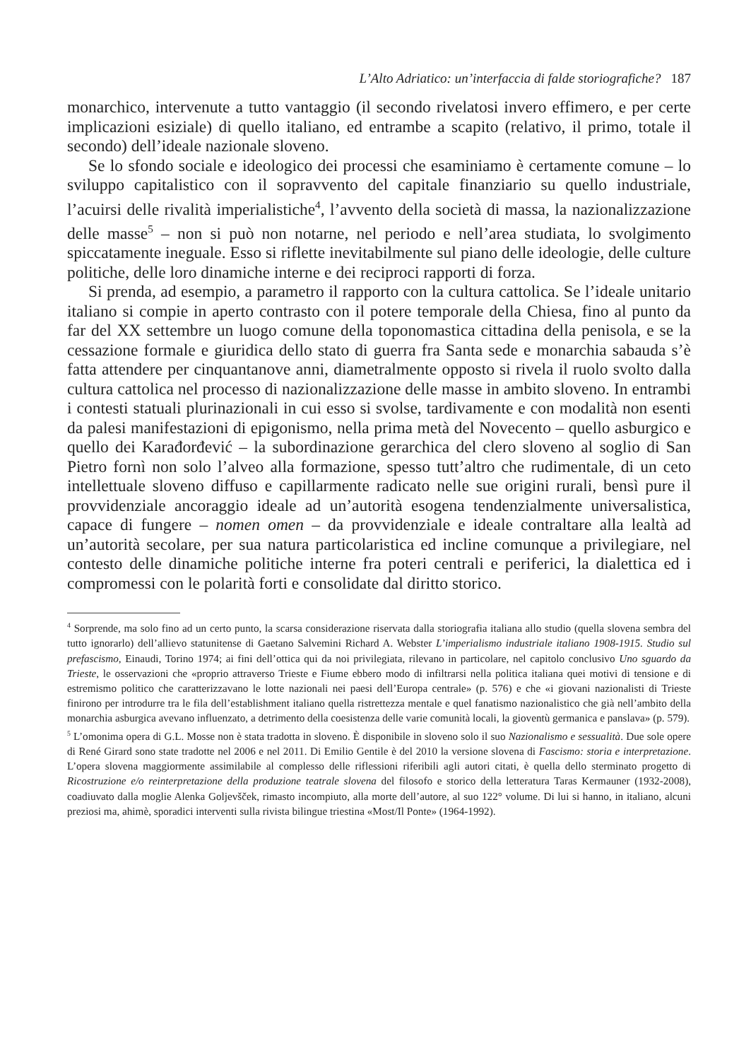L’Alto Adriatico: un’interfaccia di falde storiografiche? 187
monarchico, intervenute a tutto vantaggio (il secondo rivelatosi invero effimero, e per certe implicazioni esiziale) di quello italiano, ed entrambe a scapito (relativo, il primo, totale il secondo) dell’ideale nazionale sloveno.
Se lo sfondo sociale e ideologico dei processi che esaminiamo è certamente comune – lo sviluppo capitalistico con il sopravvento del capitale finanziario su quello industriale, l’acuirsi delle rivalità imperialistiche<sup>4</sup>, l’avvento della società di massa, la nazionalizzazione delle masse<sup>5</sup> – non si può non notarne, nel periodo e nell’area studiata, lo svolgimento spiccatamente ineguale. Esso si riflette inevitabilmente sul piano delle ideologie, delle culture politiche, delle loro dinamiche interne e dei reciproci rapporti di forza.
Si prenda, ad esempio, a parametro il rapporto con la cultura cattolica. Se l’ideale unitario italiano si compie in aperto contrasto con il potere temporale della Chiesa, fino al punto da far del XX settembre un luogo comune della toponomastica cittadina della penisola, e se la cessazione formale e giuridica dello stato di guerra fra Santa sede e monarchia sabauda s’è fatta attendere per cinquantanove anni, diametralmente opposto si rivela il ruolo svolto dalla cultura cattolica nel processo di nazionalizzazione delle masse in ambito sloveno. In entrambi i contesti statuali plurinazionali in cui esso si svolse, tardivamente e con modalità non esenti da palesi manifestazioni di epigonismo, nella prima metà del Novecento – quello asburgico e quello dei Karađorđević – la subordinazione gerarchica del clero sloveno al soglio di San Pietro fornì non solo l’alveo alla formazione, spesso tutt’altro che rudimentale, di un ceto intellettuale sloveno diffuso e capillarmente radicato nelle sue origini rurali, bensì pure il provvidenziale ancoraggio ideale ad un’autorità esogena tendenzialmente universalistica, capace di fungere – nomen omen – da provvidenziale e ideale contraltare alla lealtà ad un’autorità secolare, per sua natura particolaristica ed incline comunque a privilegiare, nel contesto delle dinamiche politiche interne fra poteri centrali e periferici, la dialettica ed i compromessi con le polarità forti e consolidate dal diritto storico.
<sup>4</sup> Sorprende, ma solo fino ad un certo punto, la scarsa considerazione riservata dalla storiografia italiana allo studio (quella slovena sembra del tutto ignorarlo) dell’allievo statunitense di Gaetano Salvemini Richard A. Webster L’imperialismo industriale italiano 1908-1915. Studio sul prefascismo, Einaudi, Torino 1974; ai fini dell’ottica qui da noi privilegiata, rilevano in particolare, nel capitolo conclusivo Uno sguardo da Trieste, le osservazioni che «proprio attraverso Trieste e Fiume ebbero modo di infiltrarsi nella politica italiana quei motivi di tensione e di estremismo politico che caratterizzavano le lotte nazionali nei paesi dell’Europa centrale» (p. 576) e che «i giovani nazionalisti di Trieste finirono per introdurre tra le fila dell’establishment italiano quella ristrettezza mentale e quel fanatismo nazionalistico che già nell’ambito della monarchia asburgica avevano influenzato, a detrimento della coesistenza delle varie comunità locali, la gioventù germanica e panslava» (p. 579).
<sup>5</sup> L’omonima opera di G.L. Mosse non è stata tradotta in sloveno. È disponibile in sloveno solo il suo Nazionalismo e sessualità. Due sole opere di René Girard sono state tradotte nel 2006 e nel 2011. Di Emilio Gentile è del 2010 la versione slovena di Fascismo: storia e interpretazione. L’opera slovena maggiormente assimilabile al complesso delle riflessioni riferibili agli autori citati, è quella dello sterminato progetto di Ricostruzione e/o reinterpretazione della produzione teatrale slovena del filosofo e storico della letteratura Taras Kermauner (1932-2008), coadiuvato dalla moglie Alenka Goljevšček, rimasto incompiuto, alla morte dell’autore, al suo 122° volume. Di lui si hanno, in italiano, alcuni preziosi ma, ahimè, sporadici interventi sulla rivista bilingue triestina «Most/Il Ponte» (1964-1992).